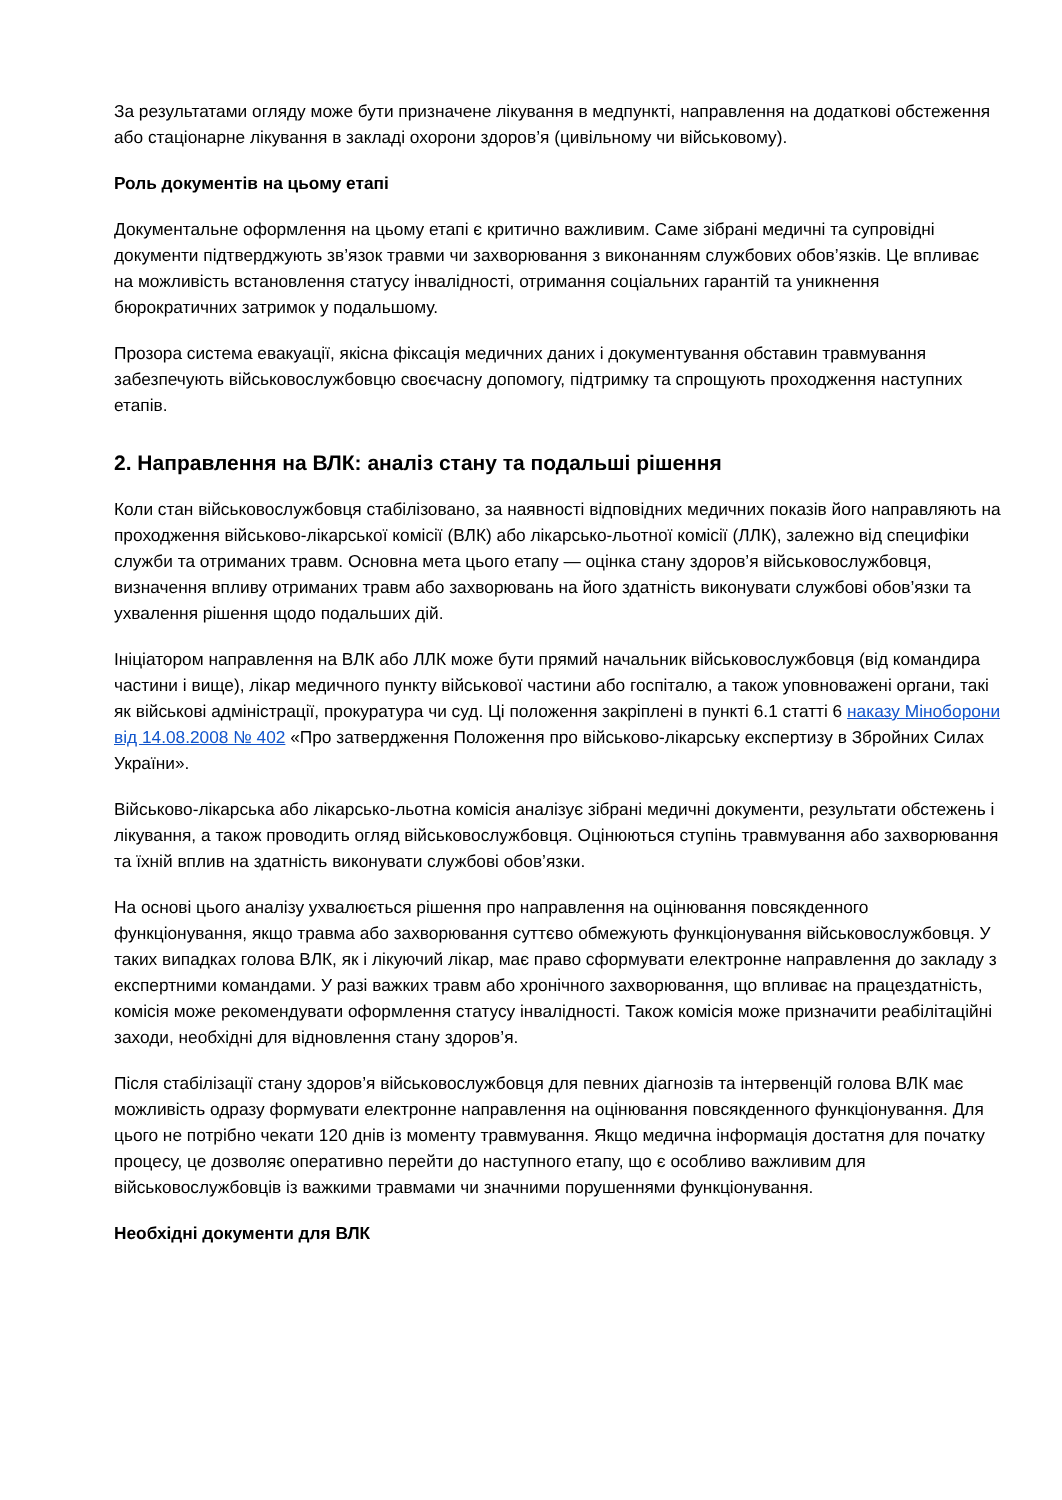За результатами огляду може бути призначене лікування в медпункті, направлення на додаткові обстеження або стаціонарне лікування в закладі охорони здоров’я (цивільному чи військовому).
Роль документів на цьому етапі
Документальне оформлення на цьому етапі є критично важливим. Саме зібрані медичні та супровідні документи підтверджують зв’язок травми чи захворювання з виконанням службових обов’язків. Це впливає на можливість встановлення статусу інвалідності, отримання соціальних гарантій та уникнення бюрократичних затримок у подальшому.
Прозора система евакуації, якісна фіксація медичних даних і документування обставин травмування забезпечують військовослужбовцю своєчасну допомогу, підтримку та спрощують проходження наступних етапів.
2. Направлення на ВЛК: аналіз стану та подальші рішення
Коли стан військовослужбовця стабілізовано, за наявності відповідних медичних показів його направляють на проходження військово-лікарської комісії (ВЛК) або лікарсько-льотної комісії (ЛЛК), залежно від специфіки служби та отриманих травм. Основна мета цього етапу — оцінка стану здоров’я військовослужбовця, визначення впливу отриманих травм або захворювань на його здатність виконувати службові обов’язки та ухвалення рішення щодо подальших дій.
Ініціатором направлення на ВЛК або ЛЛК може бути прямий начальник військовослужбовця (від командира частини і вище), лікар медичного пункту військової частини або госпіталю, а також уповноважені органи, такі як військові адміністрації, прокуратура чи суд. Ці положення закріплені в пункті 6.1 статті 6 наказу Міноборони від 14.08.2008 № 402 «Про затвердження Положення про військово-лікарську експертизу в Збройних Силах України».
Військово-лікарська або лікарсько-льотна комісія аналізує зібрані медичні документи, результати обстежень і лікування, а також проводить огляд військовослужбовця. Оцінюються ступінь травмування або захворювання та їхній вплив на здатність виконувати службові обов’язки.
На основі цього аналізу ухвалюється рішення про направлення на оцінювання повсякденного функціонування, якщо травма або захворювання суттєво обмежують функціонування військовослужбовця. У таких випадках голова ВЛК, як і лікуючий лікар, має право сформувати електронне направлення до закладу з експертними командами. У разі важких травм або хронічного захворювання, що впливає на працездатність, комісія може рекомендувати оформлення статусу інвалідності. Також комісія може призначити реабілітаційні заходи, необхідні для відновлення стану здоров’я.
Після стабілізації стану здоров’я військовослужбовця для певних діагнозів та інтервенцій голова ВЛК має можливість одразу формувати електронне направлення на оцінювання повсякденного функціонування. Для цього не потрібно чекати 120 днів із моменту травмування. Якщо медична інформація достатня для початку процесу, це дозволяє оперативно перейти до наступного етапу, що є особливо важливим для військовослужбовців із важкими травмами чи значними порушеннями функціонування.
Необхідні документи для ВЛК